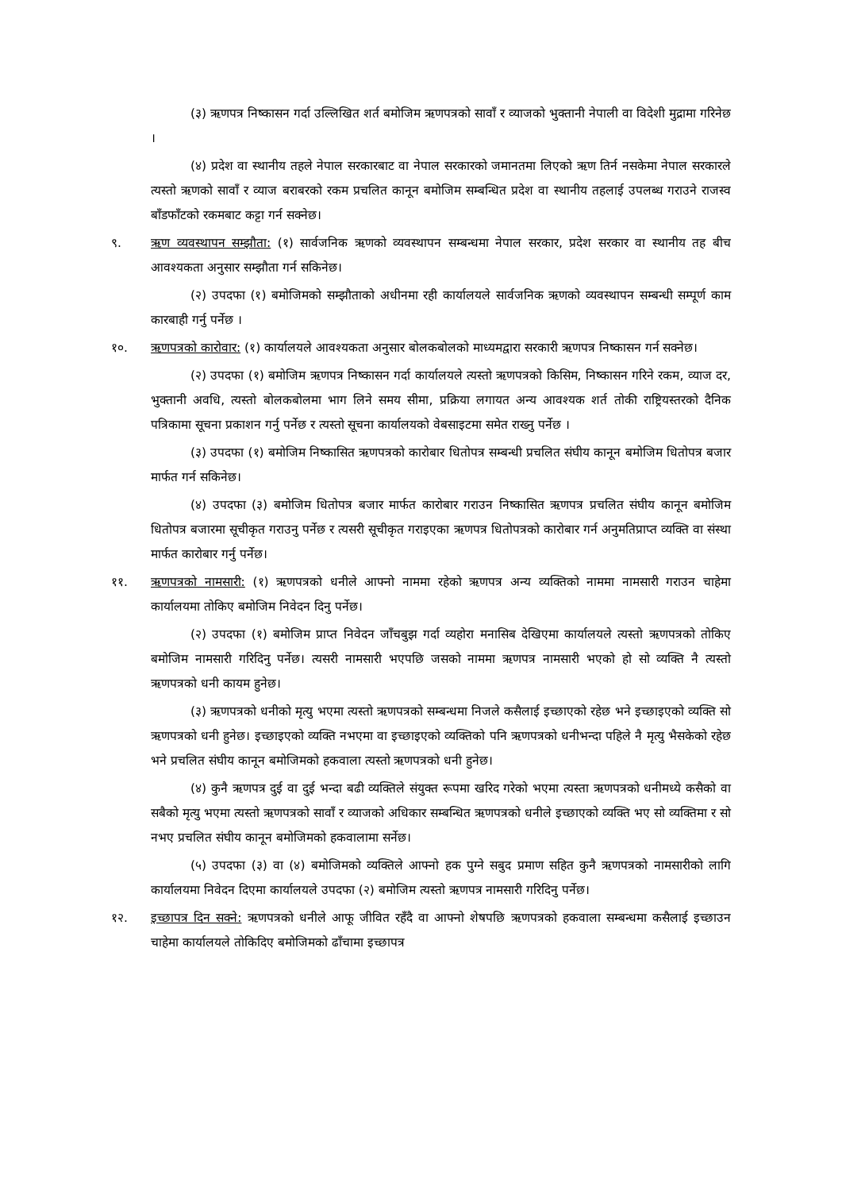(३) ऋणपत्र निष्कासन गर्दा उल्लिखित शर्त बमोजिम ऋणपत्रको सावाँ र व्याजको भुक्तानी नेपाली वा विदेशी मुद्रामा गरिनेछ ।
(४) प्रदेश वा स्थानीय तहले नेपाल सरकारबाट वा नेपाल सरकारको जमानतमा लिएको ऋण तिर्न नसकेमा नेपाल सरकारले त्यस्तो ऋणको सावाँ र व्याज बराबरको रकम प्रचलित कानून बमोजिम सम्बन्धित प्रदेश वा स्थानीय तहलाई उपलब्ध गराउने राजस्व बाँडफाँटको रकमबाट कट्टा गर्न सक्नेछ।
९. ऋण व्यवस्थापन सम्झौता: (१) सार्वजनिक ऋणको व्यवस्थापन सम्बन्धमा नेपाल सरकार, प्रदेश सरकार वा स्थानीय तह बीच आवश्यकता अनुसार सम्झौता गर्न सकिनेछ।
(२) उपदफा (१) बमोजिमको सम्झौताको अधीनमा रही कार्यालयले सार्वजनिक ऋणको व्यवस्थापन सम्बन्धी सम्पूर्ण काम कारबाही गर्नु पर्नेछ ।
१०. ऋणपत्रको कारोवार: (१) कार्यालयले आवश्यकता अनुसार बोलकबोलको माध्यमद्वारा सरकारी ऋणपत्र निष्कासन गर्न सक्नेछ।
(२) उपदफा (१) बमोजिम ऋणपत्र निष्कासन गर्दा कार्यालयले त्यस्तो ऋणपत्रको किसिम, निष्कासन गरिने रकम, व्याज दर, भुक्तानी अवधि, त्यस्तो बोलकबोलमा भाग लिने समय सीमा, प्रक्रिया लगायत अन्य आवश्यक शर्त तोकी राष्ट्रियस्तरको दैनिक पत्रिकामा सूचना प्रकाशन गर्नु पर्नेछ र त्यस्तो सूचना कार्यालयको वेबसाइटमा समेत राख्नु पर्नेछ ।
(३) उपदफा (१) बमोजिम निष्कासित ऋणपत्रको कारोबार धितोपत्र सम्बन्धी प्रचलित संघीय कानून बमोजिम धितोपत्र बजार मार्फत गर्न सकिनेछ।
(४) उपदफा (३) बमोजिम धितोपत्र बजार मार्फत कारोबार गराउन निष्कासित ऋणपत्र प्रचलित संघीय कानून बमोजिम धितोपत्र बजारमा सूचीकृत गराउनु पर्नेछ र त्यसरी सूचीकृत गराइएका ऋणपत्र धितोपत्रको कारोबार गर्न अनुमतिप्राप्त व्यक्ति वा संस्था मार्फत कारोबार गर्नु पर्नेछ।
११. ऋणपत्रको नामसारी: (१) ऋणपत्रको धनीले आफ्नो नाममा रहेको ऋणपत्र अन्य व्यक्तिको नाममा नामसारी गराउन चाहेमा कार्यालयमा तोकिए बमोजिम निवेदन दिनु पर्नेछ।
(२) उपदफा (१) बमोजिम प्राप्त निवेदन जाँचबुझ गर्दा व्यहोरा मनासिब देखिएमा कार्यालयले त्यस्तो ऋणपत्रको तोकिए बमोजिम नामसारी गरिदिनु पर्नेछ। त्यसरी नामसारी भएपछि जसको नाममा ऋणपत्र नामसारी भएको हो सो व्यक्ति नै त्यस्तो ऋणपत्रको धनी कायम हुनेछ।
(३) ऋणपत्रको धनीको मृत्यु भएमा त्यस्तो ऋणपत्रको सम्बन्धमा निजले कसैलाई इच्छाएको रहेछ भने इच्छाइएको व्यक्ति सो ऋणपत्रको धनी हुनेछ। इच्छाइएको व्यक्ति नभएमा वा इच्छाइएको व्यक्तिको पनि ऋणपत्रको धनीभन्दा पहिले नै मृत्यु भैसकेको रहेछ भने प्रचलित संघीय कानून बमोजिमको हकवाला त्यस्तो ऋणपत्रको धनी हुनेछ।
(४) कुनै ऋणपत्र दुई वा दुई भन्दा बढी व्यक्तिले संयुक्त रूपमा खरिद गरेको भएमा त्यस्ता ऋणपत्रको धनीमध्ये कसैको वा सबैको मृत्यु भएमा त्यस्तो ऋणपत्रको सावाँ र व्याजको अधिकार सम्बन्धित ऋणपत्रको धनीले इच्छाएको व्यक्ति भए सो व्यक्तिमा र सो नभए प्रचलित संघीय कानून बमोजिमको हकवालामा सर्नेछ।
(५) उपदफा (३) वा (४) बमोजिमको व्यक्तिले आफ्नो हक पुग्ने सबुद प्रमाण सहित कुनै ऋणपत्रको नामसारीको लागि कार्यालयमा निवेदन दिएमा कार्यालयले उपदफा (२) बमोजिम त्यस्तो ऋणपत्र नामसारी गरिदिनु पर्नेछ।
१२. इच्छापत्र दिन सक्ने: ऋणपत्रको धनीले आफू जीवित रहँदै वा आफ्नो शेषपछि ऋणपत्रको हकवाला सम्बन्धमा कसैलाई इच्छाउन चाहेमा कार्यालयले तोकिदिए बमोजिमको ढाँचामा इच्छापत्र